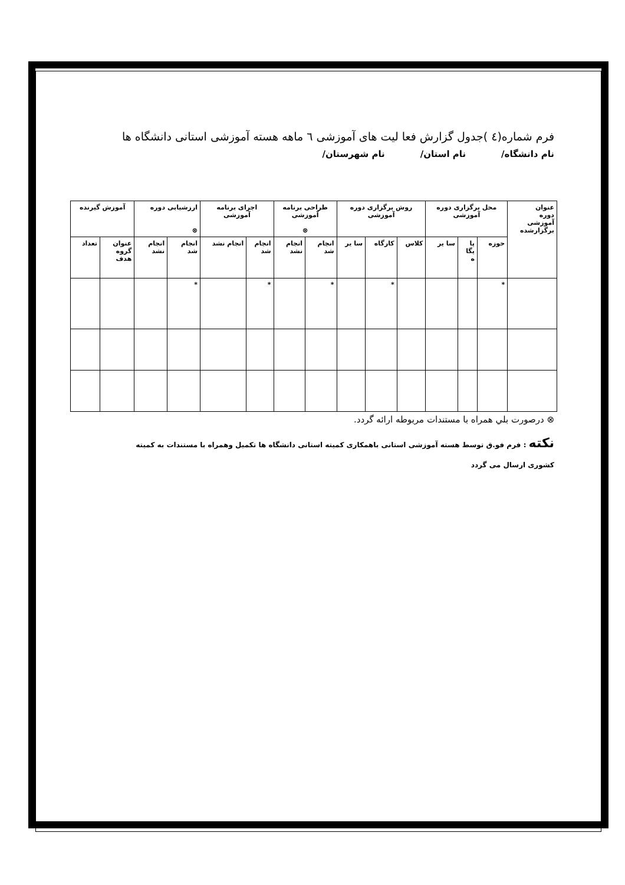فرم شماره(٤ )جدول گزارش فعا لیت های آموزشی ٦ ماهه هسته آموزشی استانی دانشگاه ها
نام دانشگاه/ نام استان/ نام شهرستان/
| عنوان دوره آموزشی برگزارشده | محل برگزاری دوره آموزشی | | | روش برگزاری دوره آموزشی | | | طراحی برنامه آموزشی ⊗ | | اجرای برنامه آموزشی | | ارزشیابی دوره ⊗ | | آموزش گیرنده | |
| --- | --- | --- | --- | --- | --- | --- | --- | --- | --- | --- | --- | --- | --- | --- |
| | حوزه | پا یگا ه | سا یر | کلاس | کارگاه | سا یر | انجام شد | انجام نشد | انجام شد | انجام نشد | انجام شد | انجام نشد | عنوان گروه هدف | تعداد |
| | * | | | | * | | * | | * | | * | | | |
⊗ درصورت بلي همراه با مستندات مربوطه ارائه گردد.
نکته : فرم فو.ق توسط هسته آموزشی استانی باهمکاری کمیته استانی دانشگاه ها تکمیل وهمراه با مستندات به کمیته
کشوری ارسال می گردد